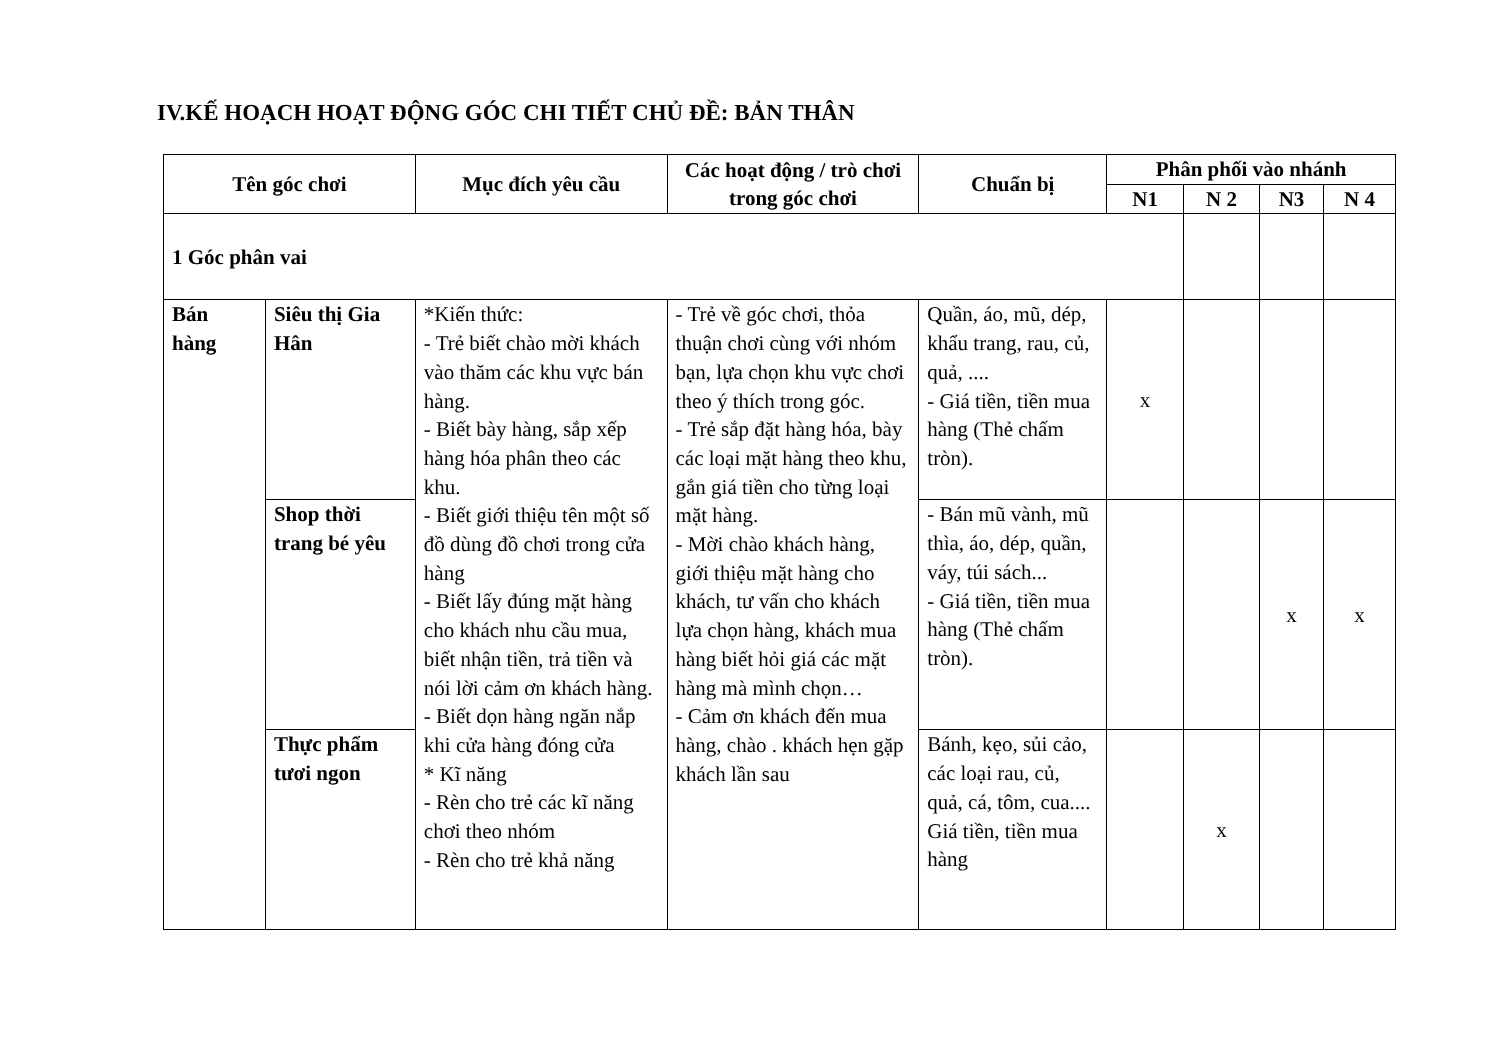IV.KẾ HOẠCH HOẠT ĐỘNG GÓC CHI TIẾT CHỦ ĐỀ: BẢN THÂN
| Tên góc chơi | | Mục đích yêu cầu | Các hoạt động / trò chơi trong góc chơi | Chuẩn bị | Phân phối vào nhánh | | | |
| --- | --- | --- | --- | --- | --- | --- | --- | --- |
| | | | | | N1 | N 2 | N3 | N 4 |
| 1 Góc phân vai | | | | | | | | |
| Bán hàng | Siêu thị Gia Hân | *Kiến thức: - Trẻ biết chào mời khách vào thăm các khu vực bán hàng. - Biết bày hàng, sắp xếp hàng hóa phân theo các khu. - Biết giới thiệu tên một số đồ dùng đồ chơi trong cửa hàng - Biết lấy đúng mặt hàng cho khách nhu cầu mua, biết nhận tiền, trả tiền và nói lời cảm ơn khách hàng. - Biết dọn hàng ngăn nắp khi cửa hàng đóng cửa * Kĩ năng - Rèn cho trẻ các kĩ năng chơi theo nhóm - Rèn cho trẻ khả năng | - Trẻ về góc chơi, thỏa thuận chơi cùng với nhóm bạn, lựa chọn khu vực chơi theo ý thích trong góc. - Trẻ sắp đặt hàng hóa, bày các loại mặt hàng theo khu, gắn giá tiền cho từng loại mặt hàng. - Mời chào khách hàng, giới thiệu mặt hàng cho khách, tư vấn cho khách lựa chọn hàng, khách mua hàng biết hỏi giá các mặt hàng mà mình chọn… - Cảm ơn khách đến mua hàng, chào . khách hẹn gặp khách lần sau | Quần, áo, mũ, dép, khẩu trang, rau, củ, quả, .... - Giá tiền, tiền mua hàng (Thẻ chấm tròn). | x | | | |
| | Shop thời trang bé yêu | | | - Bán mũ vành, mũ thìa, áo, dép, quần, váy, túi sách... - Giá tiền, tiền mua hàng (Thẻ chấm tròn). | | | x | x |
| | Thực phẩm tươi ngon | | | Bánh, kẹo, sủi cảo, các loại rau, củ, quả, cá, tôm, cua.... Giá tiền, tiền mua hàng | | x | | |